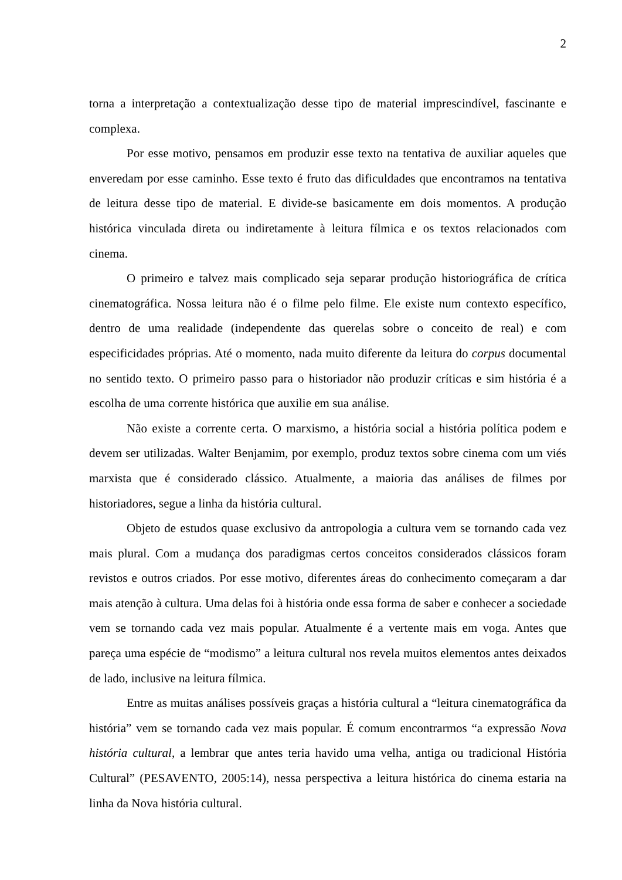2
torna a interpretação a contextualização desse tipo de material imprescindível, fascinante e complexa.
Por esse motivo, pensamos em produzir esse texto na tentativa de auxiliar aqueles que enveredam por esse caminho. Esse texto é fruto das dificuldades que encontramos na tentativa de leitura desse tipo de material. E divide-se basicamente em dois momentos. A produção histórica vinculada direta ou indiretamente à leitura fílmica e os textos relacionados com cinema.
O primeiro e talvez mais complicado seja separar produção historiográfica de crítica cinematográfica. Nossa leitura não é o filme pelo filme. Ele existe num contexto específico, dentro de uma realidade (independente das querelas sobre o conceito de real) e com especificidades próprias. Até o momento, nada muito diferente da leitura do corpus documental no sentido texto. O primeiro passo para o historiador não produzir críticas e sim história é a escolha de uma corrente histórica que auxilie em sua análise.
Não existe a corrente certa. O marxismo, a história social a história política podem e devem ser utilizadas. Walter Benjamim, por exemplo, produz textos sobre cinema com um viés marxista que é considerado clássico. Atualmente, a maioria das análises de filmes por historiadores, segue a linha da história cultural.
Objeto de estudos quase exclusivo da antropologia a cultura vem se tornando cada vez mais plural. Com a mudança dos paradigmas certos conceitos considerados clássicos foram revistos e outros criados. Por esse motivo, diferentes áreas do conhecimento começaram a dar mais atenção à cultura. Uma delas foi à história onde essa forma de saber e conhecer a sociedade vem se tornando cada vez mais popular. Atualmente é a vertente mais em voga. Antes que pareça uma espécie de “modismo” a leitura cultural nos revela muitos elementos antes deixados de lado, inclusive na leitura fílmica.
Entre as muitas análises possíveis graças a história cultural a “leitura cinematográfica da história” vem se tornando cada vez mais popular. É comum encontrarmos “a expressão Nova história cultural, a lembrar que antes teria havido uma velha, antiga ou tradicional História Cultural” (PESAVENTO, 2005:14), nessa perspectiva a leitura histórica do cinema estaria na linha da Nova história cultural.